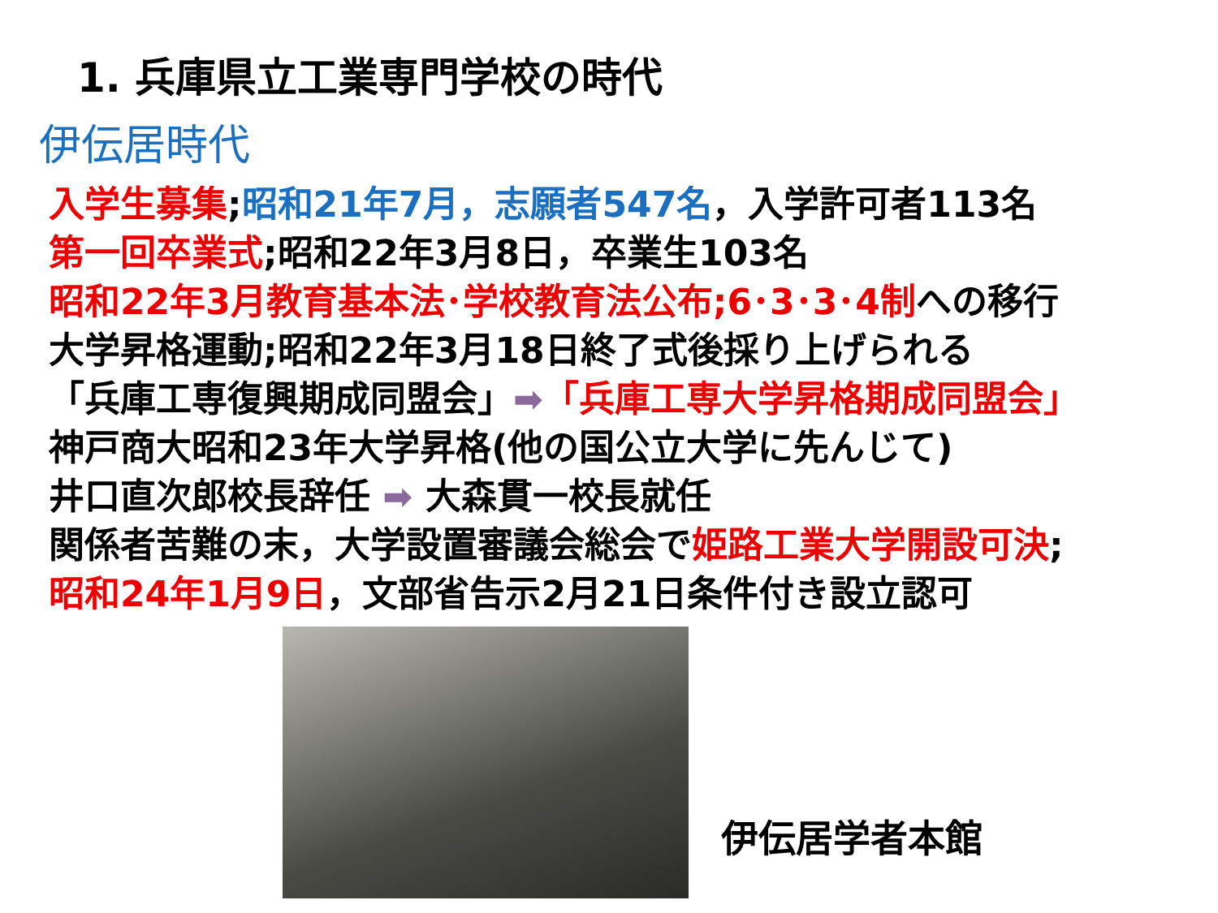1. 兵庫県立工業専門学校の時代
伊伝居時代
入学生募集;昭和21年7月，志願者547名，入学許可者113名
第一回卒業式;昭和22年3月8日，卒業生103名
昭和22年3月教育基本法･学校教育法公布;6･3･3･4制への移行
大学昇格運動;昭和22年3月18日終了式後採り上げられる
「兵庫工専復興期成同盟会」➡「兵庫工専大学昇格期成同盟会」
神戸商大昭和23年大学昇格(他の国公立大学に先んじて)
井口直次郎校長辞任 ➡ 大森貫一校長就任
関係者苦難の末，大学設置審議会総会で姫路工業大学開設可決;
昭和24年1月9日，文部省告示2月21日条件付き設立認可
伊伝居学者本館